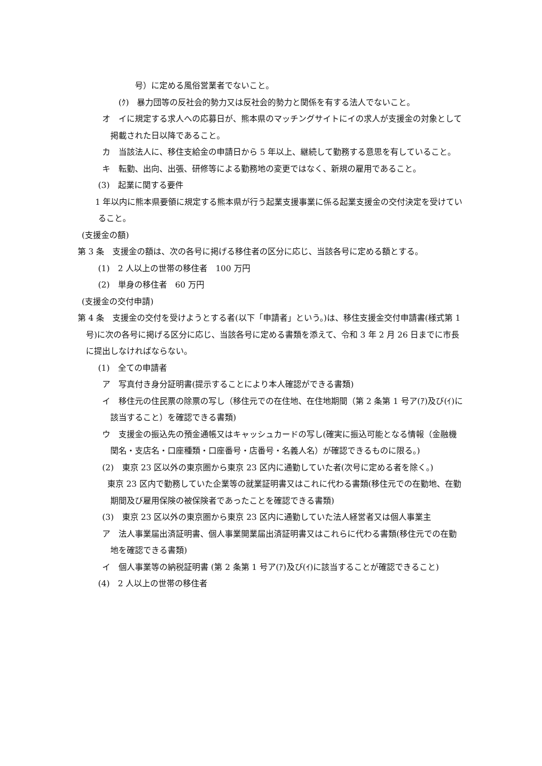号）に定める風俗営業者でないこと。
(ｸ)　暴力団等の反社会的勢力又は反社会的勢力と関係を有する法人でないこと。
オ　イに規定する求人への応募日が、熊本県のマッチングサイトにイの求人が支援金の対象として掲載された日以降であること。
カ　当該法人に、移住支給金の申請日から 5 年以上、継続して勤務する意思を有していること。
キ　転勤、出向、出張、研修等による勤務地の変更ではなく、新規の雇用であること。
(3)　起業に関する要件
1 年以内に熊本県要領に規定する熊本県が行う起業支援事業に係る起業支援金の交付決定を受けていること。
(支援金の額)
第 3 条　支援金の額は、次の各号に掲げる移住者の区分に応じ、当該各号に定める額とする。
(1)　2 人以上の世帯の移住者　100 万円
(2)　単身の移住者　60 万円
(支援金の交付申請)
第 4 条　支援金の交付を受けようとする者(以下「申請者」という。)は、移住支援金交付申請書(様式第 1 号)に次の各号に掲げる区分に応じ、当該各号に定める書類を添えて、令和 3 年 2 月 26 日までに市長に提出しなければならない。
(1)　全ての申請者
ア　写真付き身分証明書(提示することにより本人確認ができる書類)
イ　移住元の住民票の除票の写し（移住元での在住地、在住地期間（第 2 条第 1 号ア(ｱ)及び(ｲ)に該当すること）を確認できる書類)
ウ　支援金の振込先の預金通帳又はキャッシュカードの写し(確実に振込可能となる情報（金融機関名・支店名・口座種類・口座番号・店番号・名義人名）が確認できるものに限る。)
(2)　東京 23 区以外の東京圏から東京 23 区内に通勤していた者(次号に定める者を除く。)
東京 23 区内で勤務していた企業等の就業証明書又はこれに代わる書類(移住元での在勤地、在勤期間及び雇用保険の被保険者であったことを確認できる書類)
(3)　東京 23 区以外の東京圏から東京 23 区内に通勤していた法人経営者又は個人事業主
ア　法人事業届出済証明書、個人事業開業届出済証明書又はこれらに代わる書類(移住元での在勤地を確認できる書類)
イ　個人事業等の納税証明書 (第 2 条第 1 号ア(ｱ)及び(ｲ)に該当することが確認できること)
(4)　2 人以上の世帯の移住者